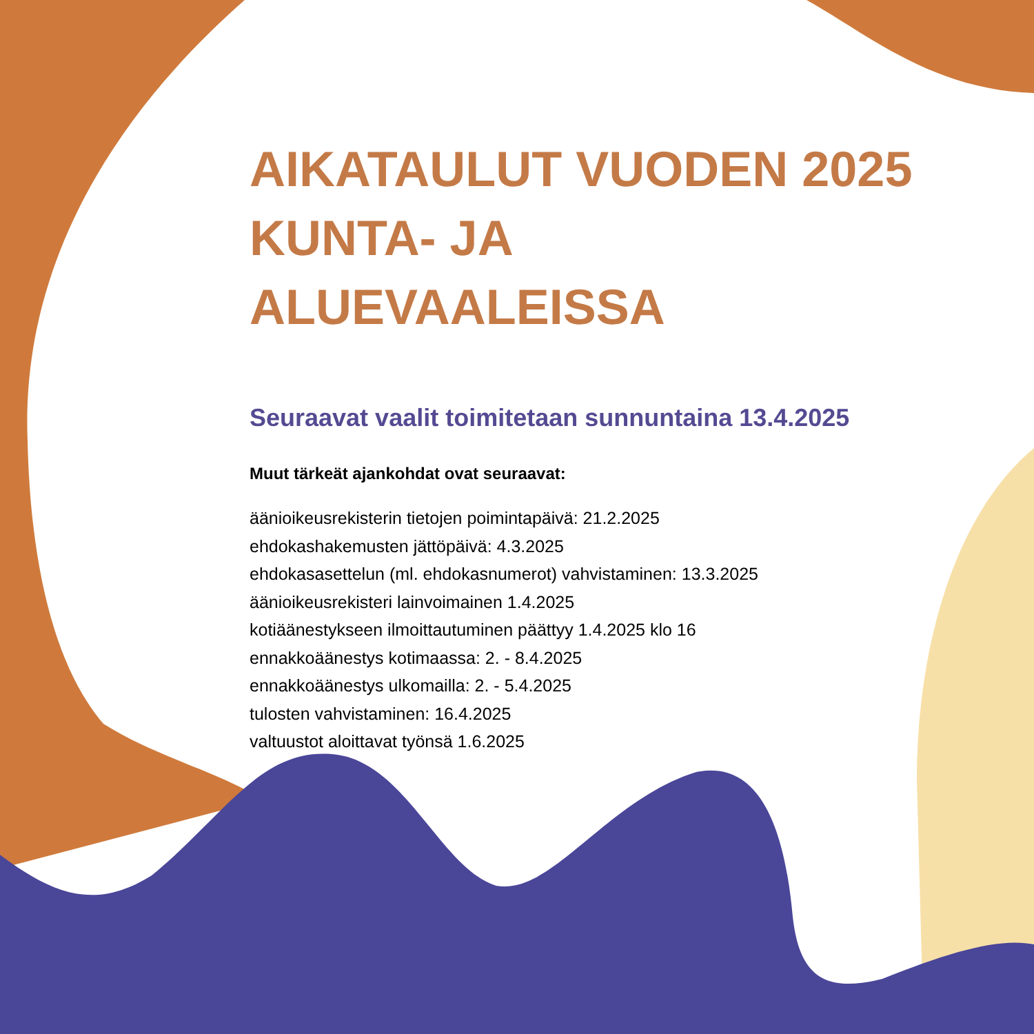AIKATAULUT VUODEN 2025 KUNTA- JA ALUEVAALEISSA
Seuraavat vaalit toimitetaan sunnuntaina 13.4.2025
Muut tärkeät ajankohdat ovat seuraavat:
äänioikeusrekisterin tietojen poimintapäivä: 21.2.2025
ehdokashakemusten jättöpäivä: 4.3.2025
ehdokasasettelun (ml. ehdokasnumerot) vahvistaminen: 13.3.2025
äänioikeusrekisteri lainvoimainen 1.4.2025
kotiäänestykseen ilmoittautuminen päättyy 1.4.2025 klo 16
ennakkoäänestys kotimaassa: 2. - 8.4.2025
ennakkoäänestys ulkomailla: 2. - 5.4.2025
tulosten vahvistaminen: 16.4.2025
valtuustot aloittavat työnsä 1.6.2025